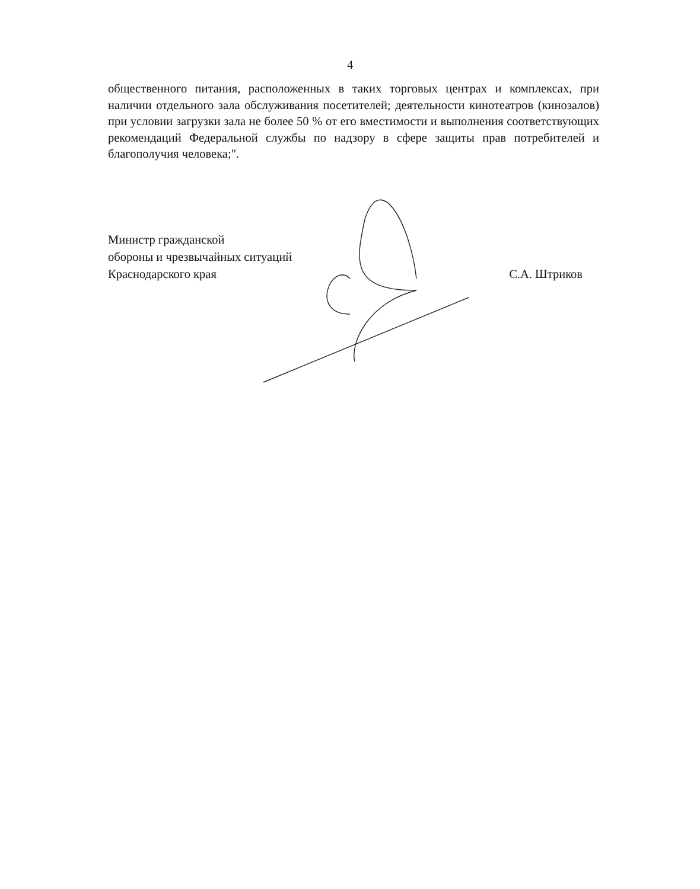4
общественного питания, расположенных в таких торговых центрах и комплексах, при наличии отдельного зала обслуживания посетителей; деятельности кинотеатров (кинозалов) при условии загрузки зала не более 50 % от его вместимости и выполнения соответствующих рекомендаций Федеральной службы по надзору в сфере защиты прав потребителей и благополучия человека;".
Министр гражданской
обороны и чрезвычайных ситуаций
Краснодарского края
С.А. Штриков